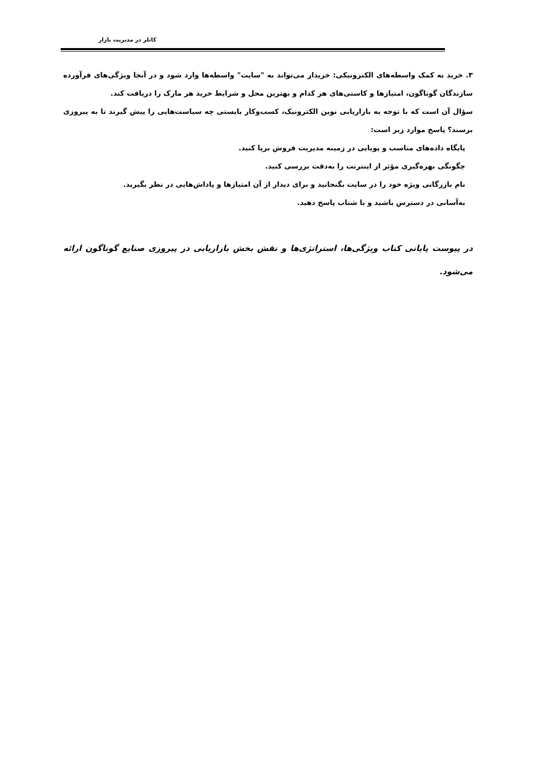کاتلر در مدیریت بازار
۳. خرید به کمک واسطه‌های الکترونیکی: خریدار می‌تواند به "سایت" واسطه‌ها وارد شود و در آنجا ویژگی‌های فرآورده سازندگان گوناگون، امتیازها و کاستی‌های هر کدام و بهترین محل و شرایط خرید هر مارک را دریافت کند.
سؤال آن است که با توجه به بازاریابی نوین الکترونیک، کسب‌وکار بایستی چه سیاست‌هایی را پیش گیرند تا به پیروزی برسند؟ پاسخ موارد زیر است:
پایگاه داده‌های مناسب و پویایی در زمینه مدیریت فروش برپا کنید.
چگونگی بهره‌گیری مؤثر از اینترنت را به‌دقت بررسی کنید.
نام بازرگانی ویژه خود را در سایت بگنجانید و برای دیدار از آن امتیازها و پاداش‌هایی در نظر بگیرید.
به‌آسانی در دسترس باشید و با شتاب پاسخ دهید.
در پیوست پایانی کتاب ویژگی‌ها، استراتژی‌ها و نقش بخش بازاریابی در پیروزی صنایع گوناگون ارائه می‌شود.